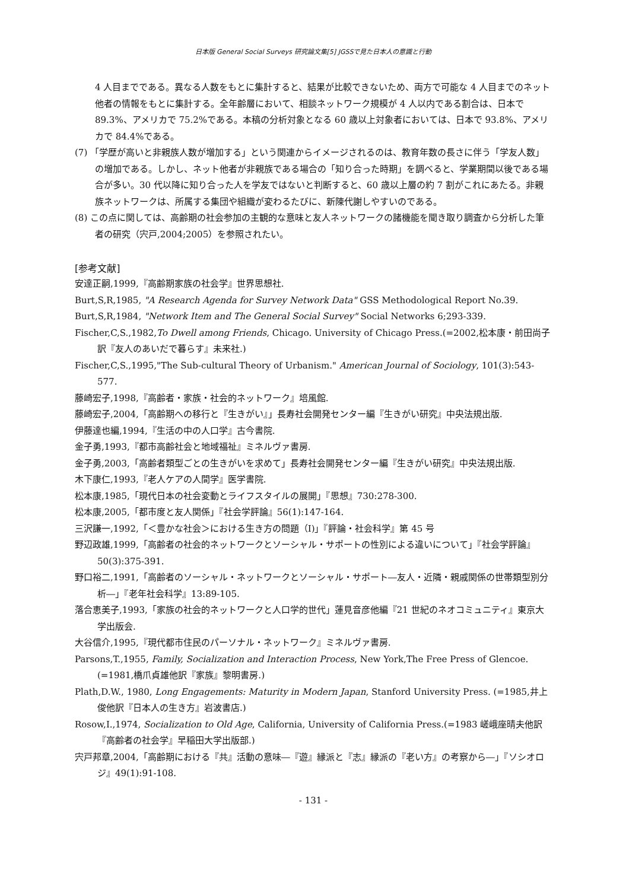日本版 General Social Surveys 研究論文集[5] JGSSで見た日本人の意識と行動
4 人目までである。異なる人数をもとに集計すると、結果が比較できないため、両方で可能な 4 人目までのネット他者の情報をもとに集計する。全年齢層において、相談ネットワーク規模が 4 人以内である割合は、日本で 89.3%、アメリカで 75.2%である。本稿の分析対象となる 60 歳以上対象者においては、日本で 93.8%、アメリカで 84.4%である。
(7) 「学歴が高いと非親族人数が増加する」という関連からイメージされるのは、教育年数の長さに伴う「学友人数」の増加である。しかし、ネット他者が非親族である場合の「知り合った時期」を調べると、学業期間以後である場合が多い。30 代以降に知り合った人を学友ではないと判断すると、60 歳以上層の約 7 割がこれにあたる。非親族ネットワークは、所属する集団や組織が変わるたびに、新陳代謝しやすいのである。
(8) この点に関しては、高齢期の社会参加の主観的な意味と友人ネットワークの諸機能を聞き取り調査から分析した筆者の研究（宍戸,2004;2005）を参照されたい。
[参考文献]
安達正嗣,1999,『高齢期家族の社会学』世界思想社.
Burt,S,R,1985, "A Research Agenda for Survey Network Data" GSS Methodological Report No.39.
Burt,S,R,1984, "Network Item and The General Social Survey" Social Networks 6;293-339.
Fischer,C,S.,1982,To Dwell among Friends, Chicago. University of Chicago Press.(=2002,松本康・前田尚子訳『友人のあいだで暮らす』未来社.)
Fischer,C,S.,1995,"The Sub-cultural Theory of Urbanism." American Journal of Sociology, 101(3):543-577.
藤崎宏子,1998,『高齢者・家族・社会的ネットワーク』培風館.
藤崎宏子,2004,「高齢期への移行と『生きがい』」長寿社会開発センター編『生きがい研究』中央法規出版.
伊藤達也編,1994,『生活の中の人口学』古今書院.
金子勇,1993,『都市高齢社会と地域福祉』ミネルヴァ書房.
金子勇,2003,「高齢者類型ごとの生きがいを求めて」長寿社会開発センター編『生きがい研究』中央法規出版.
木下康仁,1993,『老人ケアの人間学』医学書院.
松本康,1985,「現代日本の社会変動とライフスタイルの展開」『思想』730:278-300.
松本康,2005,「都市度と友人関係」『社会学評論』56(1):147-164.
三沢謙一,1992,「＜豊かな社会＞における生き方の問題（Ⅰ)」『評論・社会科学』第 45 号
野辺政雄,1999,「高齢者の社会的ネットワークとソーシャル・サポートの性別による違いについて」『社会学評論』50(3):375-391.
野口裕二,1991,「高齢者のソーシャル・ネットワークとソーシャル・サポート―友人・近隣・親戚関係の世帯類型別分析―」『老年社会科学』13:89-105.
落合恵美子,1993,「家族の社会的ネットワークと人口学的世代」蓮見音彦他編『21 世紀のネオコミュニティ』東京大学出版会.
大谷信介,1995,『現代都市住民のパーソナル・ネットワーク』ミネルヴァ書房.
Parsons,T.,1955, Family, Socialization and Interaction Process, New York,The Free Press of Glencoe.(=1981,橋爪貞雄他訳『家族』黎明書房.)
Plath,D.W., 1980, Long Engagements: Maturity in Modern Japan, Stanford University Press. (=1985,井上俊他訳『日本人の生き方』岩波書店.)
Rosow,I.,1974, Socialization to Old Age, California, University of California Press.(=1983 嵯峨座晴夫他訳『高齢者の社会学』早稲田大学出版部.)
宍戸邦章,2004,「高齢期における『共』活動の意味―『遊』縁派と『志』縁派の『老い方』の考察から―」『ソシオロジ』49(1):91-108.
- 131 -